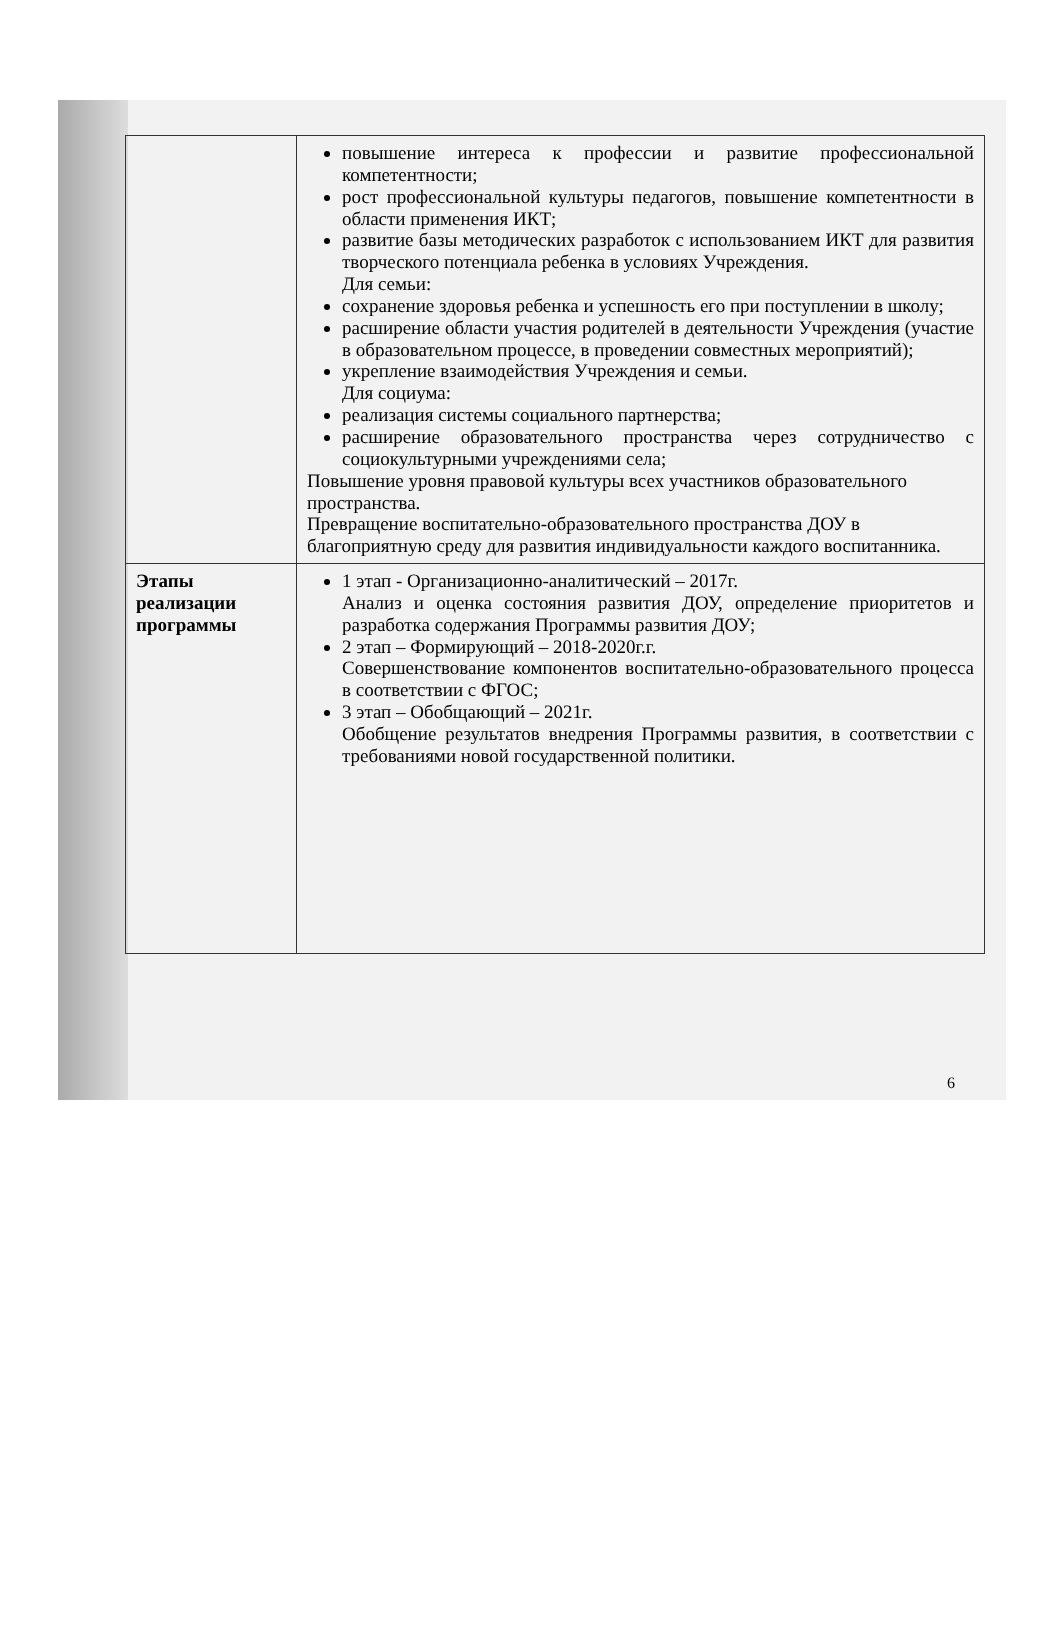| | повышение интереса к профессии и развитие профессиональной компетентности; рост профессиональной культуры педагогов, повышение компетентности в области применения ИКТ; развитие базы методических разработок с использованием ИКТ для развития творческого потенциала ребенка в условиях Учреждения. Для семьи: сохранение здоровья ребенка и успешность его при поступлении в школу; расширение области участия родителей в деятельности Учреждения (участие в образовательном процессе, в проведении совместных мероприятий); укрепление взаимодействия Учреждения и семьи. Для социума: реализация системы социального партнерства; расширение образовательного пространства через сотрудничество с социокультурными учреждениями села; Повышение уровня правовой культуры всех участников образовательного пространства. Превращение воспитательно-образовательного пространства ДОУ в благоприятную среду для развития индивидуальности каждого воспитанника. |
| Этапы реализации программы | 1 этап - Организационно-аналитический – 2017г. Анализ и оценка состояния развития ДОУ, определение приоритетов и разработка содержания Программы развития ДОУ; 2 этап – Формирующий – 2018-2020г.г. Совершенствование компонентов воспитательно-образовательного процесса в соответствии с ФГОС; 3 этап – Обобщающий – 2021г. Обобщение результатов внедрения Программы развития, в соответствии с требованиями новой государственной политики. |
6